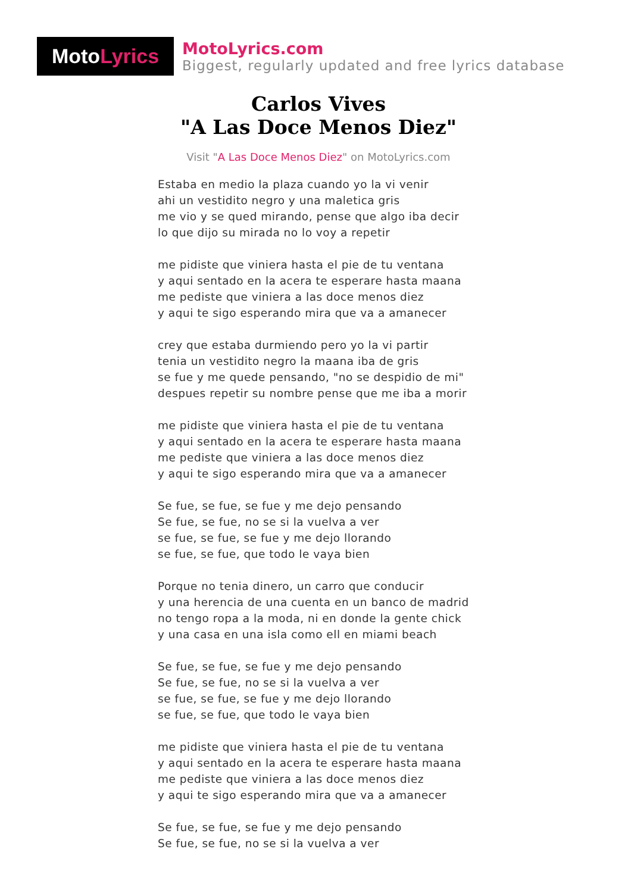Moto Lyrics
MotoLyrics.com
Biggest, regularly updated and free lyrics database
Carlos Vives
"A Las Doce Menos Diez"
Visit "A Las Doce Menos Diez" on MotoLyrics.com
Estaba en medio la plaza cuando yo la vi venir
ahi un vestidito negro y una maletica gris
me vio y se qued mirando, pense que algo iba decir
lo que dijo su mirada no lo voy a repetir
me pidiste que viniera hasta el pie de tu ventana
y aqui sentado en la acera te esperare hasta maana
me pediste que viniera a las doce menos diez
y aqui te sigo esperando mira que va a amanecer
crey que estaba durmiendo pero yo la vi partir
tenia un vestidito negro la maana iba de gris
se fue y me quede pensando, "no se despidio de mi"
despues repetir su nombre pense que me iba a morir
me pidiste que viniera hasta el pie de tu ventana
y aqui sentado en la acera te esperare hasta maana
me pediste que viniera a las doce menos diez
y aqui te sigo esperando mira que va a amanecer
Se fue, se fue, se fue y me dejo pensando
Se fue, se fue, no se si la vuelva a ver
se fue, se fue, se fue y me dejo llorando
se fue, se fue, que todo le vaya bien
Porque no tenia dinero, un carro que conducir
y una herencia de una cuenta en un banco de madrid
no tengo ropa a la moda, ni en donde la gente chick
y una casa en una isla como ell en miami beach
Se fue, se fue, se fue y me dejo pensando
Se fue, se fue, no se si la vuelva a ver
se fue, se fue, se fue y me dejo llorando
se fue, se fue, que todo le vaya bien
me pidiste que viniera hasta el pie de tu ventana
y aqui sentado en la acera te esperare hasta maana
me pediste que viniera a las doce menos diez
y aqui te sigo esperando mira que va a amanecer
Se fue, se fue, se fue y me dejo pensando
Se fue, se fue, no se si la vuelva a ver